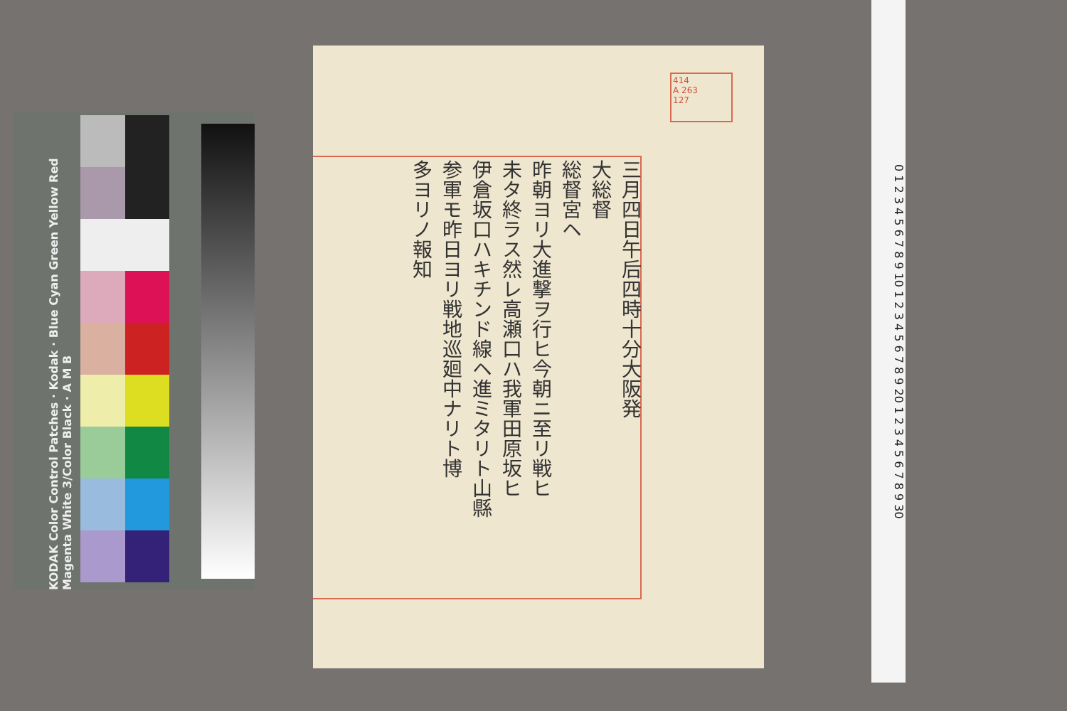KODAK Color Control Patches · Kodak · Blue Cyan Green Yellow Red Magenta White 3/Color Black · A M B
414
A 263
127
三月四日午后四時十分大阪発
大総督
総督宮ヘ
昨朝ヨリ大進撃ヲ行ヒ今朝ニ至リ戦ヒ
未タ終ラス然レ高瀬口ハ我軍田原坂ヒ
伊倉坂口ハキチンド線ヘ進ミタリト山縣
参軍モ昨日ヨリ戦地巡廻中ナリト博
多ヨリノ報知
0 1 2 3 4 5 6 7 8 9 10 1 2 3 4 5 6 7 8 9 20 1 2 3 4 5 6 7 8 9 30